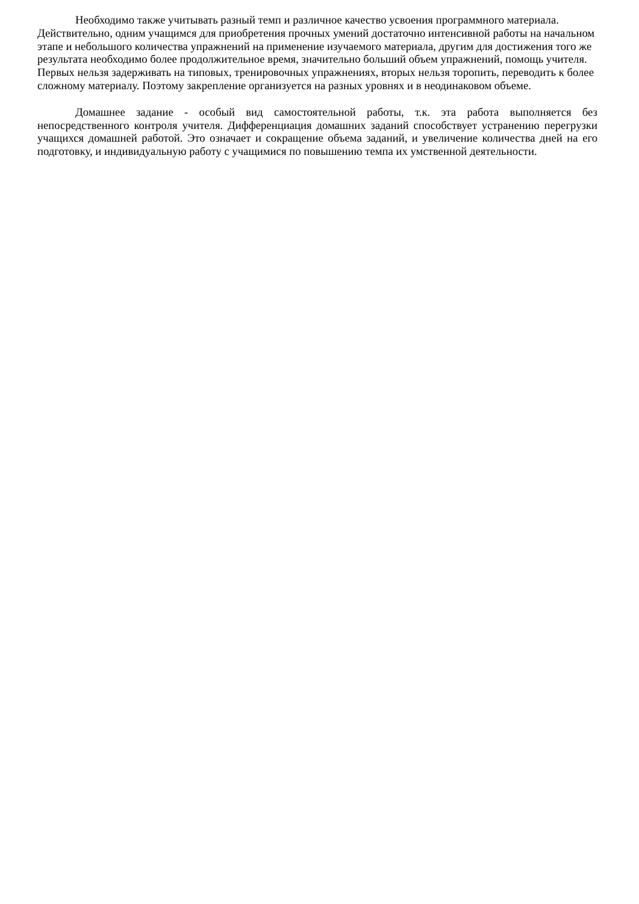Необходимо также учитывать разный темп и различное качество усвоения программного материала. Действительно, одним учащимся для приобретения прочных умений достаточно интенсивной работы на начальном этапе и небольшого количества упражнений на применение изучаемого материала, другим для достижения того же результата необходимо более продолжительное время, значительно больший объем упражнений, помощь учителя. Первых нельзя задерживать на типовых, тренировочных упражнениях, вторых нельзя торопить, переводить к более сложному материалу. Поэтому закрепление организуется на разных уровнях и в неодинаковом объеме.
Домашнее задание - особый вид самостоятельной работы, т.к. эта работа выполняется без непосредственного контроля учителя. Дифференциация домашних заданий способствует устранению перегрузки учащихся домашней работой. Это означает и сокращение объема заданий, и увеличение количества дней на его подготовку, и индивидуальную работу с учащимися по повышению темпа их умственной деятельности.